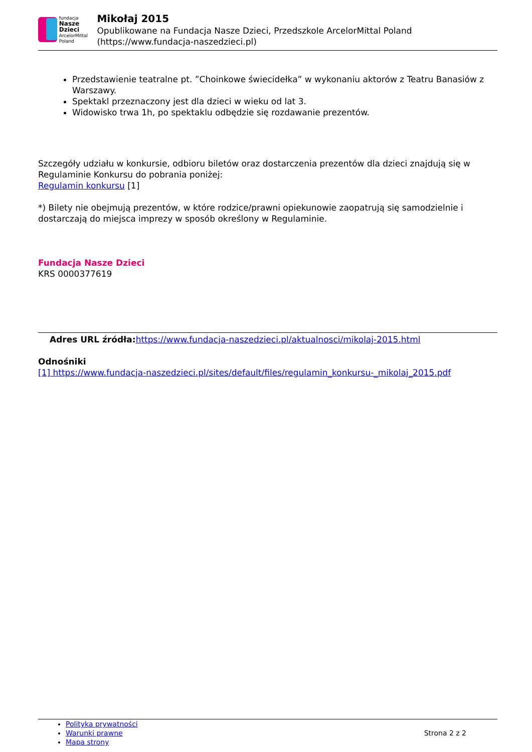fundacja
Nasze Dzieci
ArcelorMittal Poland
Mikołaj 2015
Opublikowane na Fundacja Nasze Dzieci, Przedszkole ArcelorMittal Poland (https://www.fundacja-naszedzieci.pl)
Przedstawienie teatralne pt. ”Choinkowe świecidełka” w wykonaniu aktorów z Teatru Banasiów z Warszawy.
Spektakl przeznaczony jest dla dzieci w wieku od lat 3.
Widowisko trwa 1h, po spektaklu odbędzie się rozdawanie prezentów.
Szczegóły udziału w konkursie, odbioru biletów oraz dostarczenia prezentów dla dzieci znajdują się w Regulaminie Konkursu do pobrania poniżej:
Regulamin konkursu [1]
*) Bilety nie obejmują prezentów, w które rodzice/prawni opiekunowie zaopatrują się samodzielnie i dostarczają do miejsca imprezy w sposób określony w Regulaminie.
Fundacja Nasze Dzieci
KRS 0000377619
Adres URL źródła: https://www.fundacja-naszedzieci.pl/aktualnosci/mikolaj-2015.html
Odnośniki
[1] https://www.fundacja-naszedzieci.pl/sites/default/files/regulamin_konkursu-_mikolaj_2015.pdf
Polityka prywatności
Warunki prawne
Mapa strony
Strona 2 z 2